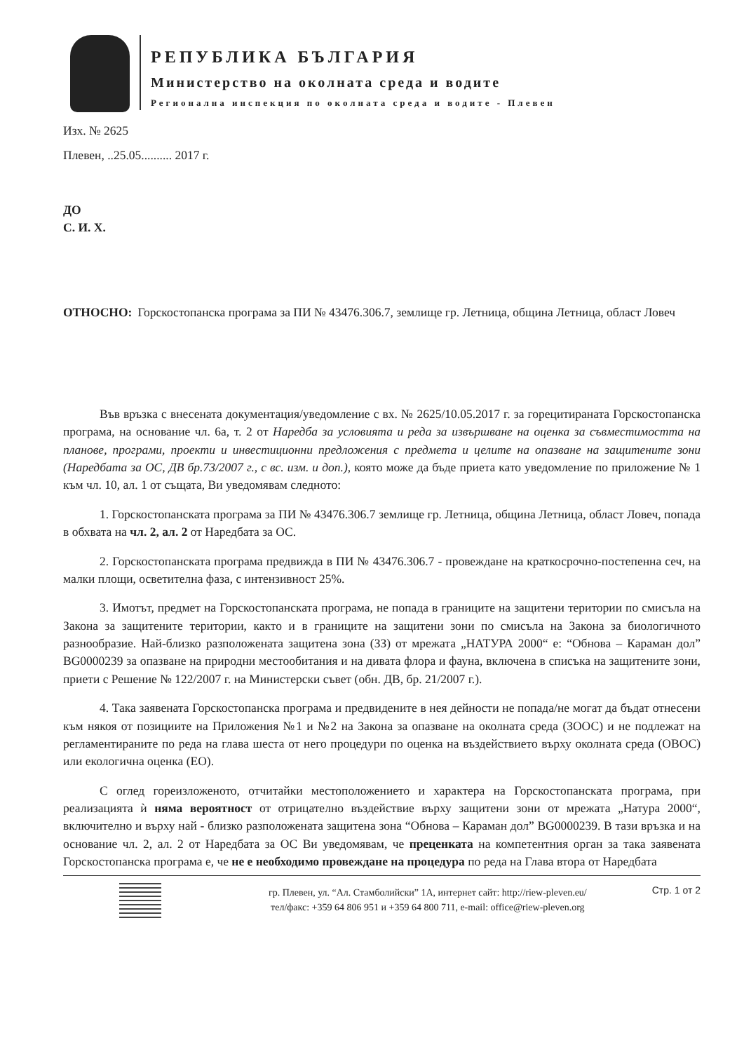РЕПУБЛИКА БЪЛГАРИЯ
Министерство на околната среда и водите
Регионална инспекция по околната среда и водите - Плевен
Изх. № 2625
Плевен, ..25.05.......... 2017 г.
ДО
С. И. Х.
ОТНОСНО: Горскостопанска програма за ПИ № 43476.306.7, землище гр. Летница, община Летница, област Ловеч
Във връзка с внесената документация/уведомление с вх. № 2625/10.05.2017 г. за горецитираната Горскостопанска програма, на основание чл. 6а, т. 2 от Наредба за условията и реда за извършване на оценка за съвместимостта на планове, програми, проекти и инвестиционни предложения с предмета и целите на опазване на защитените зони (Наредбата за ОС, ДВ бр.73/2007 г., с вс. изм. и доп.), която може да бъде приета като уведомление по приложение № 1 към чл. 10, ал. 1 от същата, Ви уведомявам следното:
1. Горскостопанската програма за ПИ № 43476.306.7 землище гр. Летница, община Летница, област Ловеч, попада в обхвата на чл. 2, ал. 2 от Наредбата за ОС.
2. Горскостопанската програма предвижда в ПИ № 43476.306.7 - провеждане на краткосрочно-постепенна сеч, на малки площи, осветителна фаза, с интензивност 25%.
3. Имотът, предмет на Горскостопанската програма, не попада в границите на защитени територии по смисъла на Закона за защитените територии, както и в границите на защитени зони по смисъла на Закона за биологичното разнообразие. Най-близко разположената защитена зона (ЗЗ) от мрежата „НАТУРА 2000“ е: “Обнова – Караман дол” BG0000239 за опазване на природни местообитания и на дивата флора и фауна, включена в списъка на защитените зони, приети с Решение № 122/2007 г. на Министерски съвет (обн. ДВ, бр. 21/2007 г.).
4. Така заявената Горскостопанска програма и предвидените в нея дейности не попада/не могат да бъдат отнесени към някоя от позициите на Приложения №1 и №2 на Закона за опазване на околната среда (ЗООС) и не подлежат на регламентираните по реда на глава шеста от него процедури по оценка на въздействието върху околната среда (ОВОС) или екологична оценка (ЕО).
С оглед гореизложеното, отчитайки местоположението и характера на Горскостопанската програма, при реализацията ѝ няма вероятност от отрицателно въздействие върху защитени зони от мрежата „Натура 2000“, включително и върху най - близко разположената защитена зона “Обнова – Караман дол” BG0000239. В тази връзка и на основание чл. 2, ал. 2 от Наредбата за ОС Ви уведомявам, че преценката на компетентния орган за така заявената Горскостопанска програма е, че не е необходимо провеждане на процедура по реда на Глава втора от Наредбата
гр. Плевен, ул. “Ал. Стамболийски” 1А, интернет сайт: http://riew-pleven.eu/
тел/факс: +359 64 806 951 и +359 64 800 711, e-mail: office@riew-pleven.org
Стр. 1 от 2